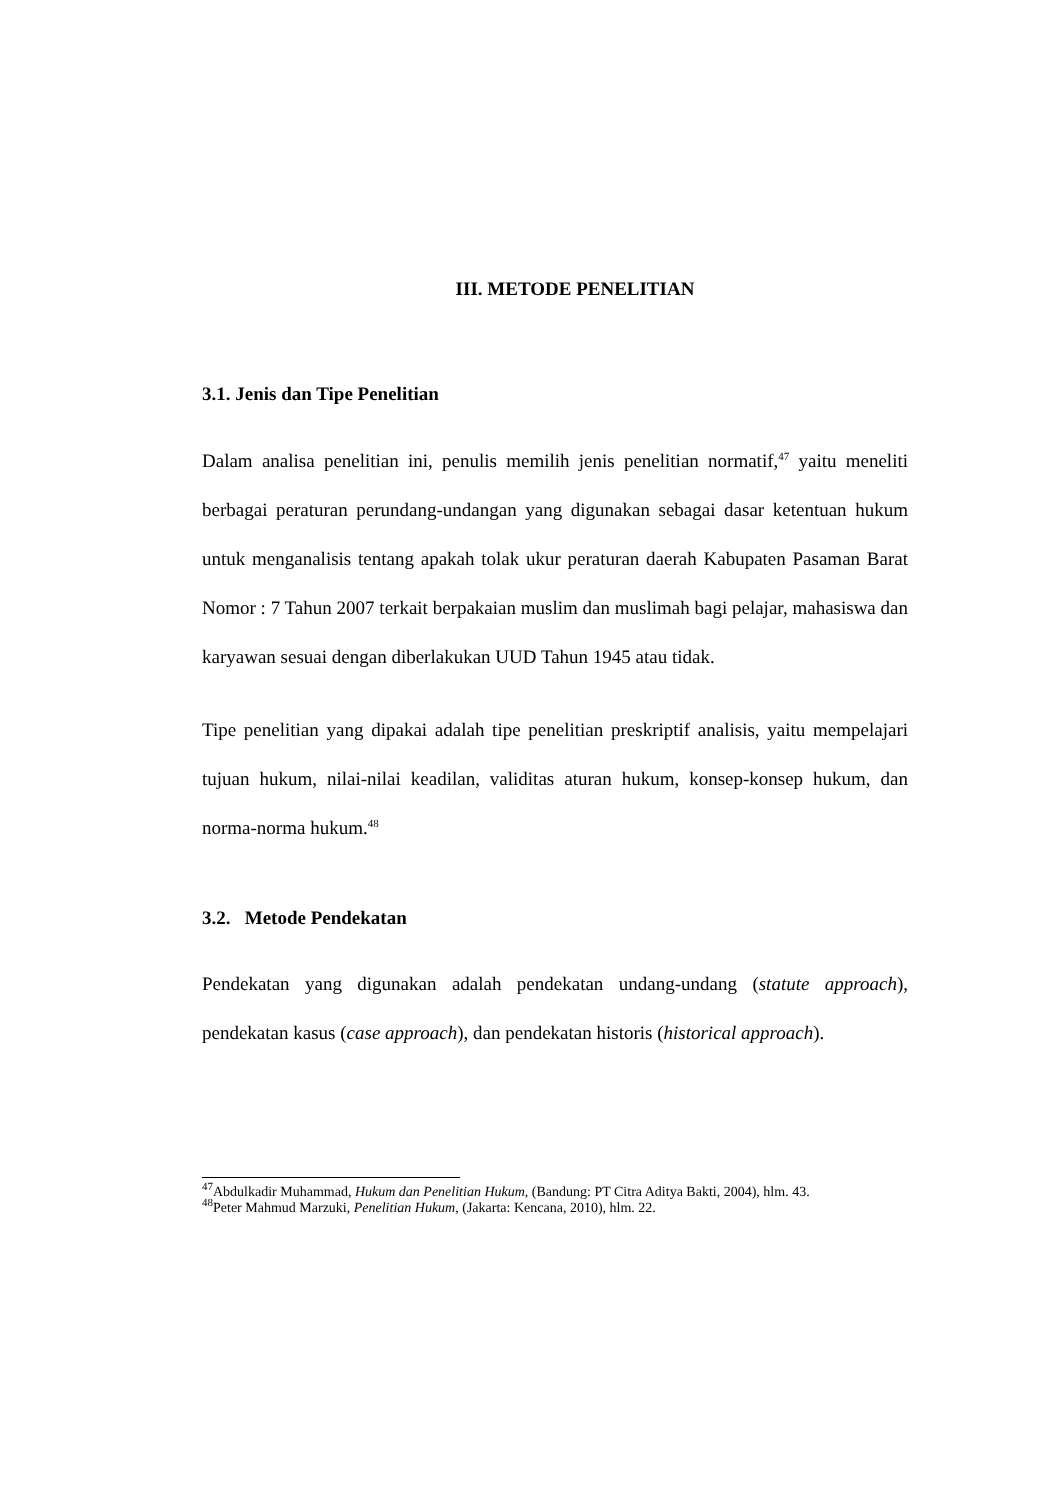III. METODE PENELITIAN
3.1. Jenis dan Tipe Penelitian
Dalam analisa penelitian ini, penulis memilih jenis penelitian normatif,<sup>47</sup> yaitu meneliti berbagai peraturan perundang-undangan yang digunakan sebagai dasar ketentuan hukum untuk menganalisis tentang apakah tolak ukur peraturan daerah Kabupaten Pasaman Barat Nomor : 7 Tahun 2007 terkait berpakaian muslim dan muslimah bagi pelajar, mahasiswa dan karyawan sesuai dengan diberlakukan UUD Tahun 1945 atau tidak.
Tipe penelitian yang dipakai adalah tipe penelitian preskriptif analisis, yaitu mempelajari tujuan hukum, nilai-nilai keadilan, validitas aturan hukum, konsep-konsep hukum, dan norma-norma hukum.<sup>48</sup>
3.2. Metode Pendekatan
Pendekatan yang digunakan adalah pendekatan undang-undang (statute approach), pendekatan kasus (case approach), dan pendekatan historis (historical approach).
<sup>47</sup> Abdulkadir Muhammad, Hukum dan Penelitian Hukum, (Bandung: PT Citra Aditya Bakti, 2004), hlm. 43.
<sup>48</sup> Peter Mahmud Marzuki, Penelitian Hukum, (Jakarta: Kencana, 2010), hlm. 22.